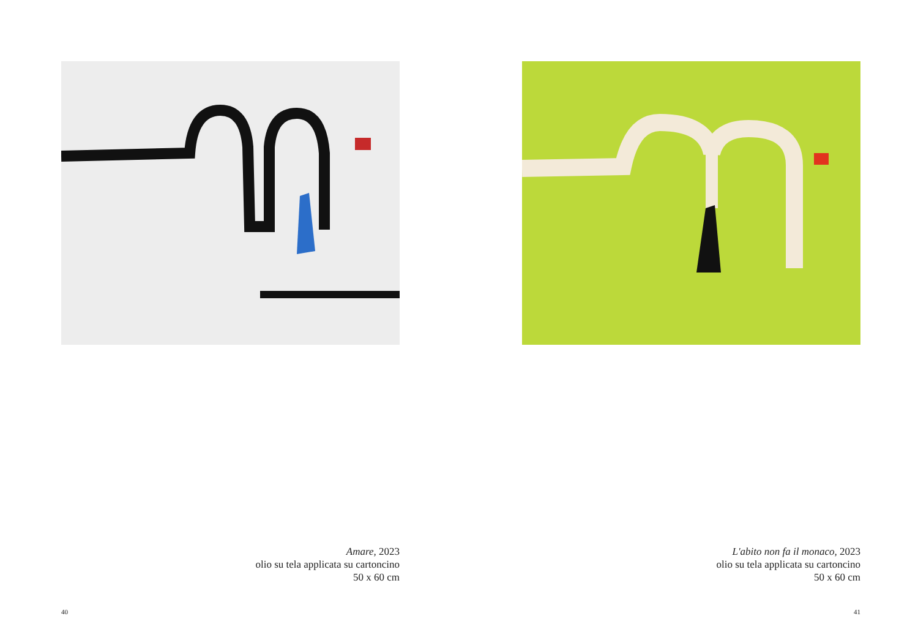Amare, 2023
olio su tela applicata su cartoncino
50 x 60 cm
40
L'abito non fa il monaco, 2023
olio su tela applicata su cartoncino
50 x 60 cm
41